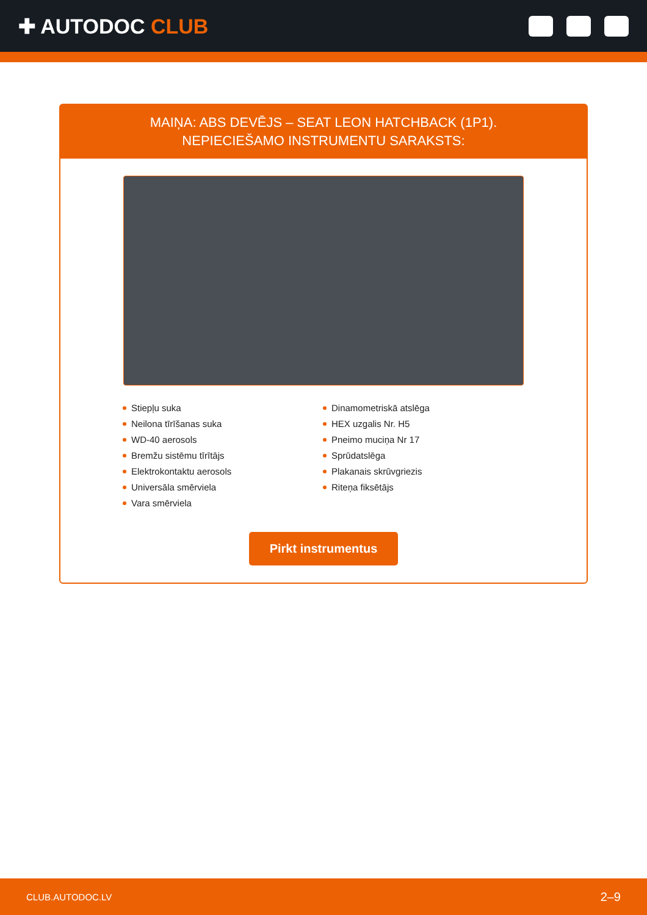✚ AUTODOC CLUB
MAIŅA: ABS DEVĒJS – SEAT LEON HATCHBACK (1P1).
NEPIECIEŠAMO INSTRUMENTU SARAKSTS:
Stiepļu suka
Neilona tīrīšanas suka
WD-40 aerosols
Bremžu sistēmu tīrītājs
Elektrokontaktu aerosols
Universāla smērviela
Vara smērviela
Dinamometriskā atslēga
HEX uzgalis Nr. H5
Pneimo muciņa Nr 17
Sprūdatslēga
Plakanais skrūvgriezis
Riteņa fiksētājs
Pirkt instrumentus
CLUB.AUTODOC.LV 2–9